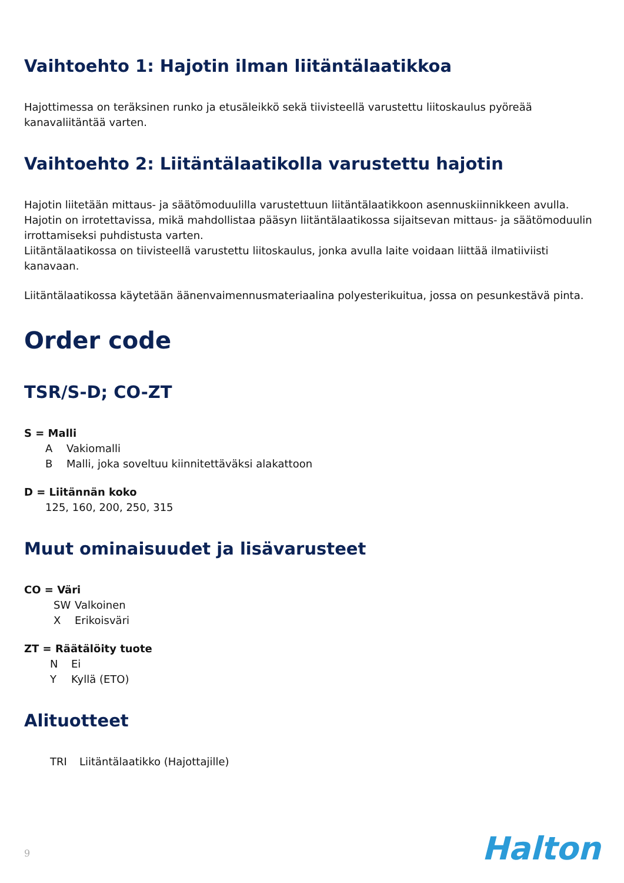Vaihtoehto 1: Hajotin ilman liitäntälaatikkoa
Hajottimessa on teräksinen runko ja etusäleikkö sekä tiivisteellä varustettu liitoskaulus pyöreää kanavaliitäntää varten.
Vaihtoehto 2: Liitäntälaatikolla varustettu hajotin
Hajotin liitetään mittaus- ja säätömoduulilla varustettuun liitäntälaatikkoon asennuskiinnikkeen avulla.
Hajotin on irrotettavissa, mikä mahdollistaa pääsyn liitäntälaatikossa sijaitsevan mittaus- ja säätömoduulin irrottamiseksi puhdistusta varten.
Liitäntälaatikossa on tiivisteellä varustettu liitoskaulus, jonka avulla laite voidaan liittää ilmatiiviisti kanavaan.
Liitäntälaatikossa käytetään äänenvaimennusmateriaalina polyesterikuitua, jossa on pesunkestävä pinta.
Order code
TSR/S-D; CO-ZT
S = Malli
A Vakiomalli
B Malli, joka soveltuu kiinnitettäväksi alakattoon
D = Liitännän koko
125, 160, 200, 250, 315
Muut ominaisuudet ja lisävarusteet
CO = Väri
SW Valkoinen
X Erikoisväri
ZT = Räätälöity tuote
N Ei
Y Kyllä (ETO)
Alituotteet
TRI Liitäntälaatikko (Hajottajille)
9 Halton